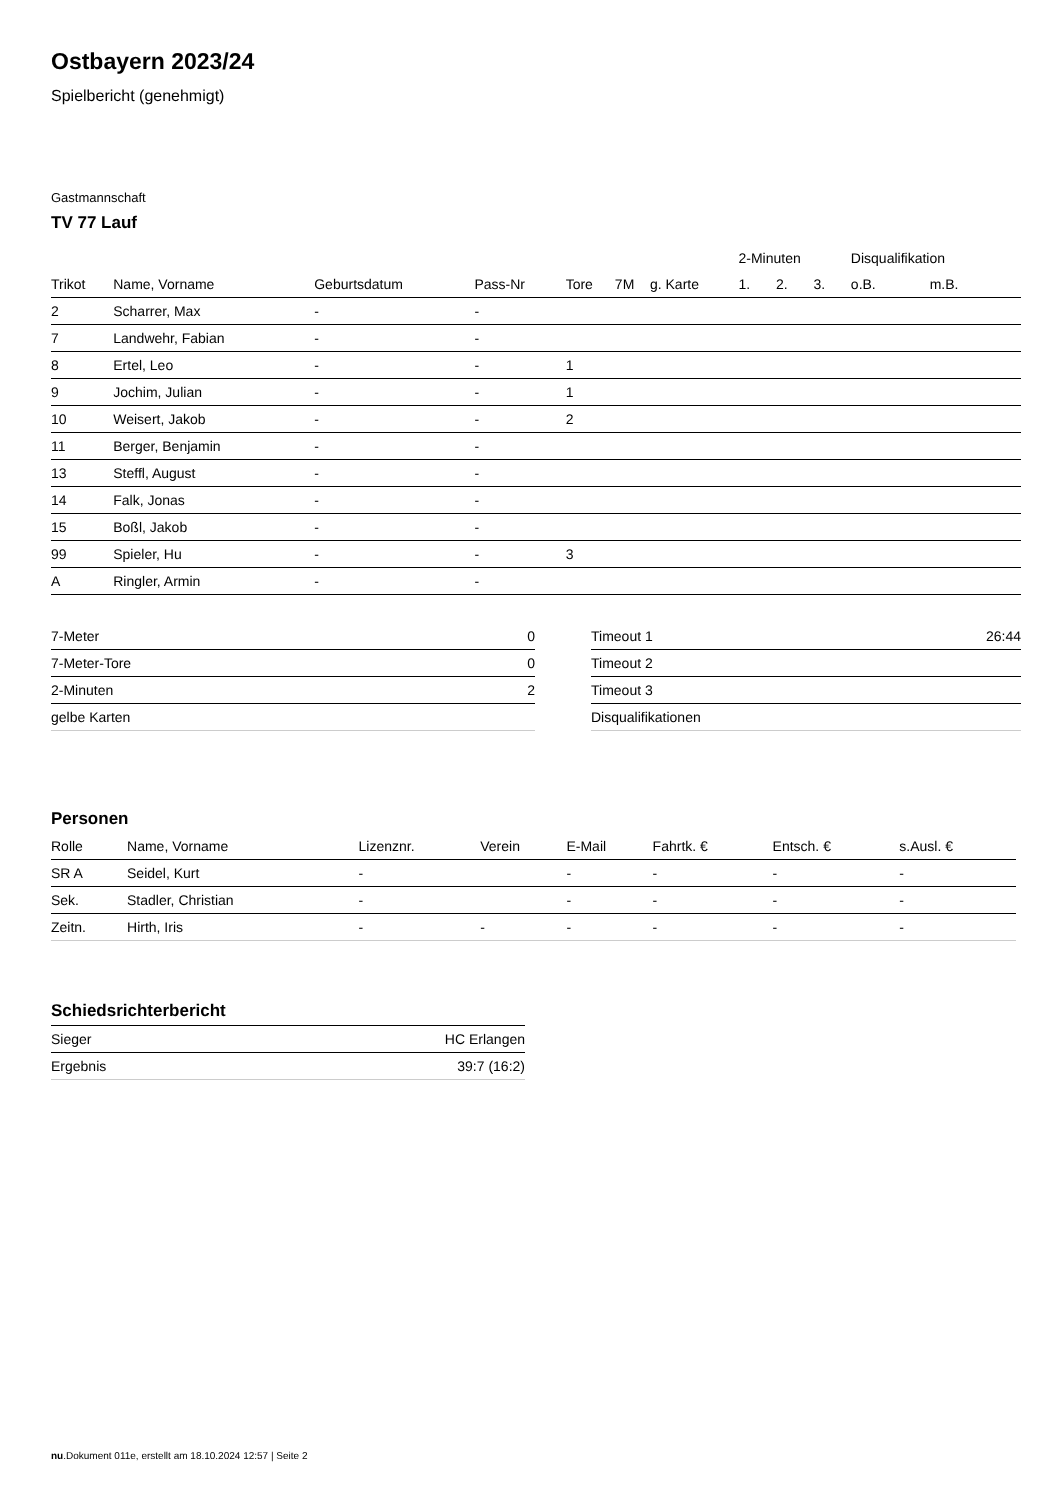Ostbayern 2023/24
Spielbericht (genehmigt)
Gastmannschaft
TV 77 Lauf
| | | | | | | | 2-Minuten | | | Disqualifikation | |
| --- | --- | --- | --- | --- | --- | --- | --- | --- | --- | --- | --- |
| Trikot | Name, Vorname | Geburtsdatum | Pass-Nr | Tore | 7M | g. Karte | 1. | 2. | 3. | o.B. | m.B. |
| 2 | Scharrer, Max | - | - | | | | | | | | |
| 7 | Landwehr, Fabian | - | - | | | | | | | | |
| 8 | Ertel, Leo | - | - | 1 | | | | | | | |
| 9 | Jochim, Julian | - | - | 1 | | | | | | | |
| 10 | Weisert, Jakob | - | - | 2 | | | | | | | |
| 11 | Berger, Benjamin | - | - | | | | | | | | |
| 13 | Steffl, August | - | - | | | | | | | | |
| 14 | Falk, Jonas | - | - | | | | | | | | |
| 15 | Boßl, Jakob | - | - | | | | | | | | |
| 99 | Spieler, Hu | - | - | 3 | | | | | | | |
| A | Ringler, Armin | - | - | | | | | | | | |
| 7-Meter | 0 |
| 7-Meter-Tore | 0 |
| 2-Minuten | 2 |
| gelbe Karten | |
| Timeout 1 | 26:44 |
| Timeout 2 | |
| Timeout 3 | |
| Disqualifikationen | |
Personen
| Rolle | Name, Vorname | Lizenznr. | Verein | E-Mail | Fahrtk. € | Entsch. € | s.Ausl. € |
| --- | --- | --- | --- | --- | --- | --- | --- |
| SR A | Seidel, Kurt | - | | - | - | - | - |
| Sek. | Stadler, Christian | - | | - | - | - | - |
| Zeitn. | Hirth, Iris | - | - | - | - | - | - |
Schiedsrichterbericht
| Sieger | HC Erlangen |
| Ergebnis | 39:7 (16:2) |
nu.Dokument 011e, erstellt am 18.10.2024 12:57 | Seite 2